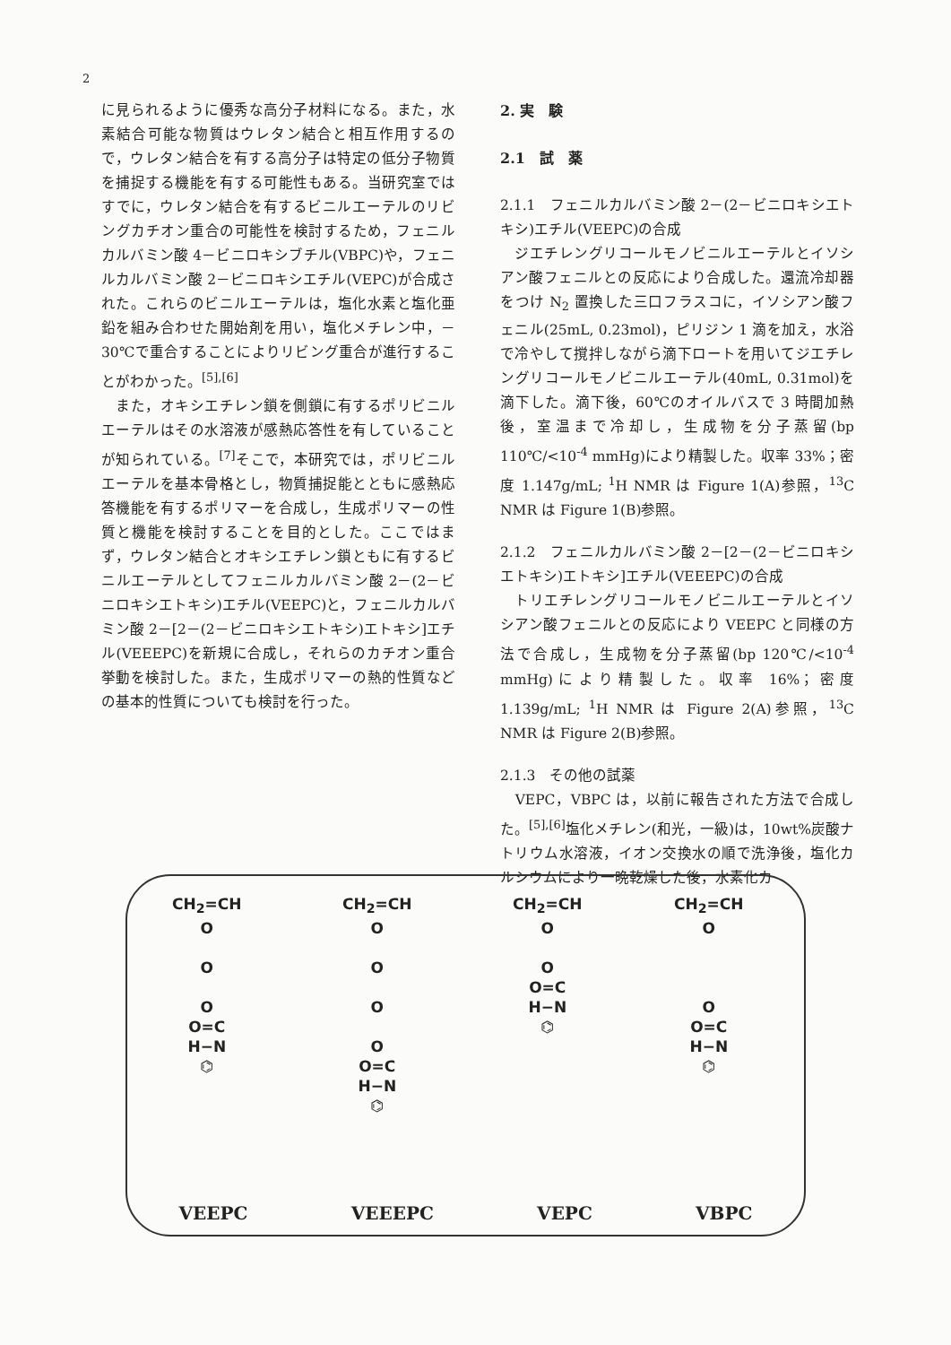2
に見られるように優秀な高分子材料になる。また，水素結合可能な物質はウレタン結合と相互作用するので，ウレタン結合を有する高分子は特定の低分子物質を捕捉する機能を有する可能性もある。当研究室ではすでに，ウレタン結合を有するビニルエーテルのリビングカチオン重合の可能性を検討するため，フェニルカルバミン酸 4－ビニロキシブチル(VBPC)や，フェニルカルバミン酸 2－ビニロキシエチル(VEPC)が合成された。これらのビニルエーテルは，塩化水素と塩化亜鉛を組み合わせた開始剤を用い，塩化メチレン中，－30℃で重合することによりリビング重合が進行することがわかった。<sup>[5],[6]</sup>
　また，オキシエチレン鎖を側鎖に有するポリビニルエーテルはその水溶液が感熱応答性を有していることが知られている。<sup>[7]</sup>そこで，本研究では，ポリビニルエーテルを基本骨格とし，物質捕捉能とともに感熱応答機能を有するポリマーを合成し，生成ポリマーの性質と機能を検討することを目的とした。ここではまず，ウレタン結合とオキシエチレン鎖ともに有するビニルエーテルとしてフェニルカルバミン酸 2－(2－ビニロキシエトキシ)エチル(VEEPC)と，フェニルカルバミン酸 2－[2－(2－ビニロキシエトキシ)エトキシ]エチル(VEEEPC)を新規に合成し，それらのカチオン重合挙動を検討した。また，生成ポリマーの熱的性質などの基本的性質についても検討を行った。
2. 実　験
2.1　試　薬
2.1.1　フェニルカルバミン酸 2－(2－ビニロキシエトキシ)エチル(VEEPC)の合成
　ジエチレングリコールモノビニルエーテルとイソシアン酸フェニルとの反応により合成した。還流冷却器をつけ N<sub>2</sub> 置換した三口フラスコに，イソシアン酸フェニル(25mL, 0.23mol)，ピリジン 1 滴を加え，水浴で冷やして撹拌しながら滴下ロートを用いてジエチレングリコールモノビニルエーテル(40mL, 0.31mol)を滴下した。滴下後，60℃のオイルバスで 3 時間加熱後，室温まで冷却し，生成物を分子蒸留(bp 110℃/<10<sup>-4</sup> mmHg)により精製した。収率 33%；密度 1.147g/mL; <sup>1</sup>H NMR は Figure 1(A)参照，<sup>13</sup>C NMR は Figure 1(B)参照。
2.1.2　フェニルカルバミン酸 2－[2－(2－ビニロキシエトキシ)エトキシ]エチル(VEEEPC)の合成
　トリエチレングリコールモノビニルエーテルとイソシアン酸フェニルとの反応により VEEPC と同様の方法で合成し，生成物を分子蒸留(bp 120℃/<10<sup>-4</sup> mmHg)により精製した。収率 16%；密度 1.139g/mL; <sup>1</sup>H NMR は Figure 2(A)参照，<sup>13</sup>C NMR は Figure 2(B)参照。
2.1.3　その他の試薬
　VEPC，VBPC は，以前に報告された方法で合成した。<sup>[5],[6]</sup>塩化メチレン(和光，一級)は，10wt%炭酸ナトリウム水溶液，イオン交換水の順で洗浄後，塩化カルシウムにより一晩乾燥した後，水素化カ
CH<sub>2</sub>=CH
O
O
O
O=C
H−N
⌬
CH<sub>2</sub>=CH
O
O
O
O
O=C
H−N
⌬
CH<sub>2</sub>=CH
O
O
O=C
H−N
⌬
CH<sub>2</sub>=CH
O
O
O=C
H−N
⌬
VEEPC VEEEPC VEPC VBPC